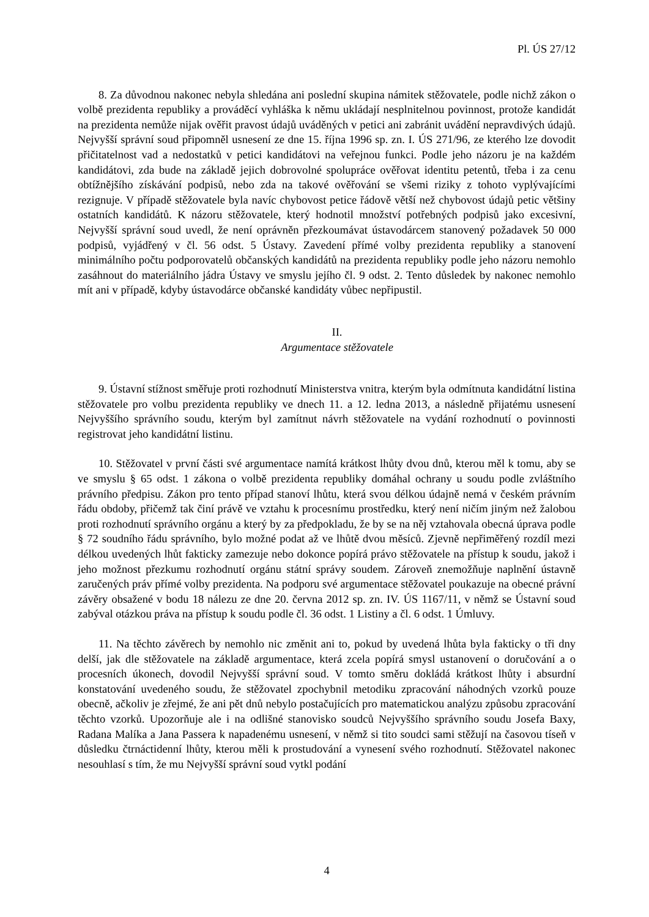Pl. ÚS 27/12
8. Za důvodnou nakonec nebyla shledána ani poslední skupina námitek stěžovatele, podle nichž zákon o volbě prezidenta republiky a prováděcí vyhláška k němu ukládají nesplnitelnou povinnost, protože kandidát na prezidenta nemůže nijak ověřit pravost údajů uváděných v petici ani zabránit uvádění nepravdivých údajů. Nejvyšší správní soud připomněl usnesení ze dne 15. října 1996 sp. zn. I. ÚS 271/96, ze kterého lze dovodit přičitatelnost vad a nedostatků v petici kandidátovi na veřejnou funkci. Podle jeho názoru je na každém kandidátovi, zda bude na základě jejich dobrovolné spolupráce ověřovat identitu petentů, třeba i za cenu obtížnějšího získávání podpisů, nebo zda na takové ověřování se všemi riziky z tohoto vyplývajícími rezignuje. V případě stěžovatele byla navíc chybovost petice řádově větší než chybovost údajů petic většiny ostatních kandidátů. K názoru stěžovatele, který hodnotil množství potřebných podpisů jako excesivní, Nejvyšší správní soud uvedl, že není oprávněn přezkoumávat ústavodárcem stanovený požadavek 50 000 podpisů, vyjádřený v čl. 56 odst. 5 Ústavy. Zavedení přímé volby prezidenta republiky a stanovení minimálního počtu podporovatelů občanských kandidátů na prezidenta republiky podle jeho názoru nemohlo zasáhnout do materiálního jádra Ústavy ve smyslu jejího čl. 9 odst. 2. Tento důsledek by nakonec nemohlo mít ani v případě, kdyby ústavodárce občanské kandidáty vůbec nepřipustil.
II.
Argumentace stěžovatele
9. Ústavní stížnost směřuje proti rozhodnutí Ministerstva vnitra, kterým byla odmítnuta kandidátní listina stěžovatele pro volbu prezidenta republiky ve dnech 11. a 12. ledna 2013, a následně přijatému usnesení Nejvyššího správního soudu, kterým byl zamítnut návrh stěžovatele na vydání rozhodnutí o povinnosti registrovat jeho kandidátní listinu.
10. Stěžovatel v první části své argumentace namítá krátkost lhůty dvou dnů, kterou měl k tomu, aby se ve smyslu § 65 odst. 1 zákona o volbě prezidenta republiky domáhal ochrany u soudu podle zvláštního právního předpisu. Zákon pro tento případ stanoví lhůtu, která svou délkou údajně nemá v českém právním řádu obdoby, přičemž tak činí právě ve vztahu k procesnímu prostředku, který není ničím jiným než žalobou proti rozhodnutí správního orgánu a který by za předpokladu, že by se na něj vztahovala obecná úprava podle § 72 soudního řádu správního, bylo možné podat až ve lhůtě dvou měsíců. Zjevně nepřiměřený rozdíl mezi délkou uvedených lhůt fakticky zamezuje nebo dokonce popírá právo stěžovatele na přístup k soudu, jakož i jeho možnost přezkumu rozhodnutí orgánu státní správy soudem. Zároveň znemožňuje naplnění ústavně zaručených práv přímé volby prezidenta. Na podporu své argumentace stěžovatel poukazuje na obecné právní závěry obsažené v bodu 18 nálezu ze dne 20. června 2012 sp. zn. IV. ÚS 1167/11, v němž se Ústavní soud zabýval otázkou práva na přístup k soudu podle čl. 36 odst. 1 Listiny a čl. 6 odst. 1 Úmluvy.
11. Na těchto závěrech by nemohlo nic změnit ani to, pokud by uvedená lhůta byla fakticky o tři dny delší, jak dle stěžovatele na základě argumentace, která zcela popírá smysl ustanovení o doručování a o procesních úkonech, dovodil Nejvyšší správní soud. V tomto směru dokládá krátkost lhůty i absurdní konstatování uvedeného soudu, že stěžovatel zpochybnil metodiku zpracování náhodných vzorků pouze obecně, ačkoliv je zřejmé, že ani pět dnů nebylo postačujících pro matematickou analýzu způsobu zpracování těchto vzorků. Upozorňuje ale i na odlišné stanovisko soudců Nejvyššího správního soudu Josefa Baxy, Radana Malíka a Jana Passera k napadenému usnesení, v němž si tito soudci sami stěžují na časovou tíseň v důsledku čtrnáctidenní lhůty, kterou měli k prostudování a vynesení svého rozhodnutí. Stěžovatel nakonec nesouhlasí s tím, že mu Nejvyšší správní soud vytkl podání
4